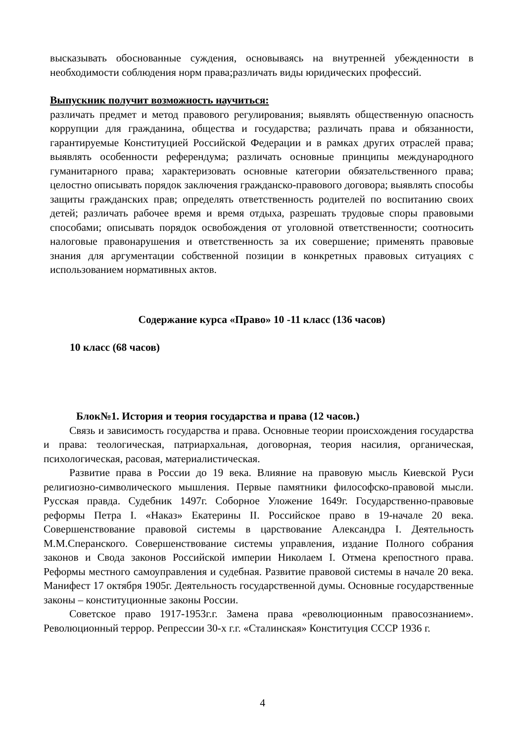высказывать обоснованные суждения, основываясь на внутренней убежденности в необходимости соблюдения норм права;различать виды юридических профессий.
Выпускник получит возможность научиться:
различать предмет и метод правового регулирования; выявлять общественную опасность коррупции для гражданина, общества и государства; различать права и обязанности, гарантируемые Конституцией Российской Федерации и в рамках других отраслей права; выявлять особенности референдума; различать основные принципы международного гуманитарного права; характеризовать основные категории обязательственного права; целостно описывать порядок заключения гражданско-правового договора; выявлять способы защиты гражданских прав; определять ответственность родителей по воспитанию своих детей; различать рабочее время и время отдыха, разрешать трудовые споры правовыми способами; описывать порядок освобождения от уголовной ответственности; соотносить налоговые правонарушения и ответственность за их совершение; применять правовые знания для аргументации собственной позиции в конкретных правовых ситуациях с использованием нормативных актов.
Содержание курса «Право» 10 -11 класс (136 часов)
10 класс (68 часов)
Блок№1. История и теория государства и права (12 часов.)
Связь и зависимость государства и права. Основные теории происхождения государства и права: теологическая, патриархальная, договорная, теория насилия, органическая, психологическая, расовая, материалистическая.
Развитие права в России до 19 века. Влияние на правовую мысль Киевской Руси религиозно-символического мышления. Первые памятники философско-правовой мысли. Русская правда. Судебник 1497г. Соборное Уложение 1649г. Государственно-правовые реформы Петра I. «Наказ» Екатерины II. Российское право в 19-начале 20 века. Совершенствование правовой системы в царствование Александра I. Деятельность М.М.Сперанского. Совершенствование системы управления, издание Полного собрания законов и Свода законов Российской империи Николаем I. Отмена крепостного права. Реформы местного самоуправления и судебная. Развитие правовой системы в начале 20 века. Манифест 17 октября 1905г. Деятельность государственной думы. Основные государственные законы – конституционные законы России.
Советское право 1917-1953г.г. Замена права «революционным правосознанием». Революционный террор. Репрессии 30-х г.г. «Сталинская» Конституция СССР 1936 г.
4